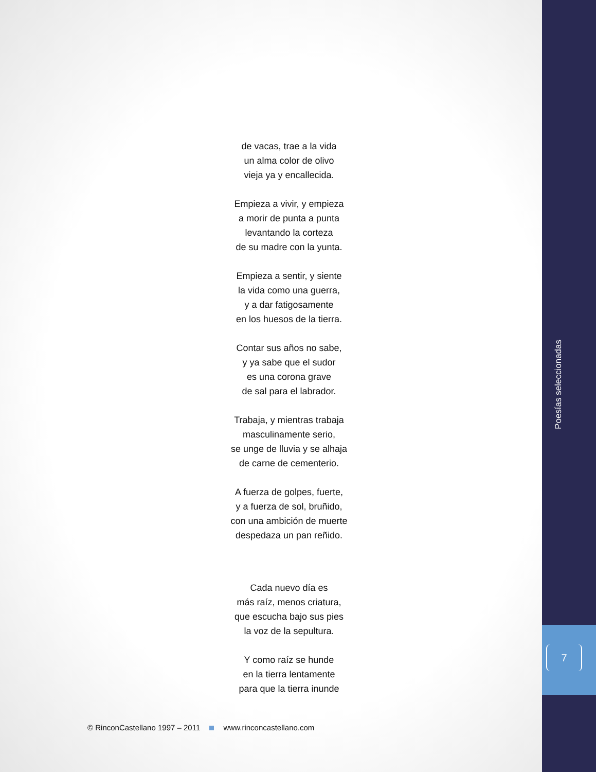de vacas, trae a la vida
un alma color de olivo
vieja ya y encallecida.
Empieza a vivir, y empieza
a morir de punta a punta
levantando la corteza
de su madre con la yunta.
Empieza a sentir, y siente
la vida como una guerra,
y a dar fatigosamente
en los huesos de la tierra.
Contar sus años no sabe,
y ya sabe que el sudor
es una corona grave
de sal para el labrador.
Trabaja, y mientras trabaja
masculinamente serio,
se unge de lluvia y se alhaja
de carne de cementerio.
A fuerza de golpes, fuerte,
y a fuerza de sol, bruñido,
con una ambición de muerte
despedaza un pan reñido.
Cada nuevo día es
más raíz, menos criatura,
que escucha bajo sus pies
la voz de la sepultura.
Y como raíz se hunde
en la tierra lentamente
para que la tierra inunde
© RinconCastellano 1997 – 2011 www.rinconcastellano.com
Poesías seleccionadas
7